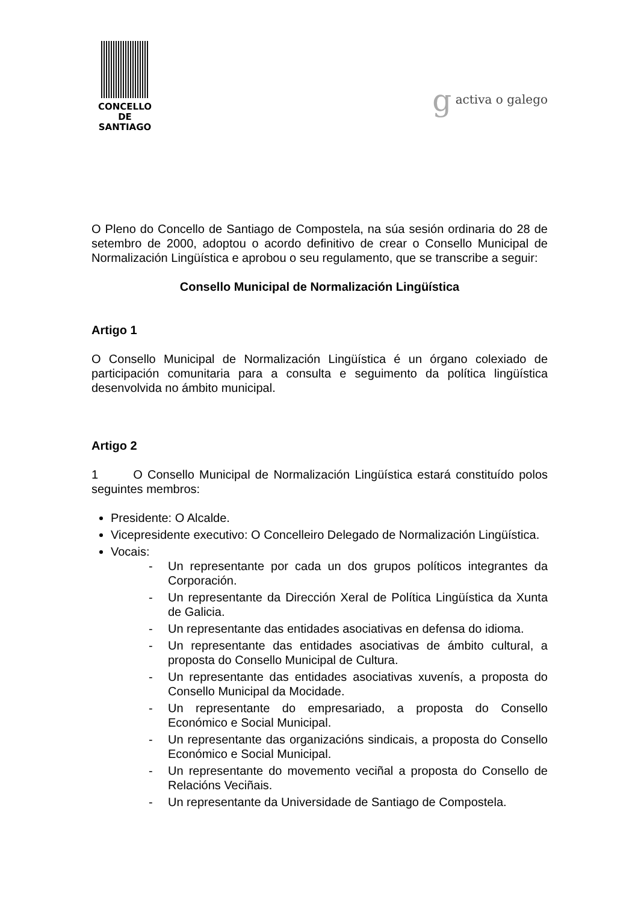CONCELLO DE
SANTIAGO
g activa o galego
O Pleno do Concello de Santiago de Compostela, na súa sesión ordinaria do 28 de setembro de 2000, adoptou o acordo definitivo de crear o Consello Municipal de Normalización Lingüística e aprobou o seu regulamento, que se transcribe a seguir:
Consello Municipal de Normalización Lingüística
Artigo 1
O Consello Municipal de Normalización Lingüística é un órgano colexiado de participación comunitaria para a consulta e seguimento da política lingüística desenvolvida no ámbito municipal.
Artigo 2
1 O Consello Municipal de Normalización Lingüística estará constituído polos seguintes membros:
Presidente: O Alcalde.
Vicepresidente executivo: O Concelleiro Delegado de Normalización Lingüística.
Vocais:
- Un representante por cada un dos grupos políticos integrantes da Corporación.
- Un representante da Dirección Xeral de Política Lingüística da Xunta de Galicia.
- Un representante das entidades asociativas en defensa do idioma.
- Un representante das entidades asociativas de ámbito cultural, a proposta do Consello Municipal de Cultura.
- Un representante das entidades asociativas xuvenís, a proposta do Consello Municipal da Mocidade.
- Un representante do empresariado, a proposta do Consello Económico e Social Municipal.
- Un representante das organizacións sindicais, a proposta do Consello Económico e Social Municipal.
- Un representante do movemento veciñal a proposta do Consello de Relacións Veciñais.
- Un representante da Universidade de Santiago de Compostela.